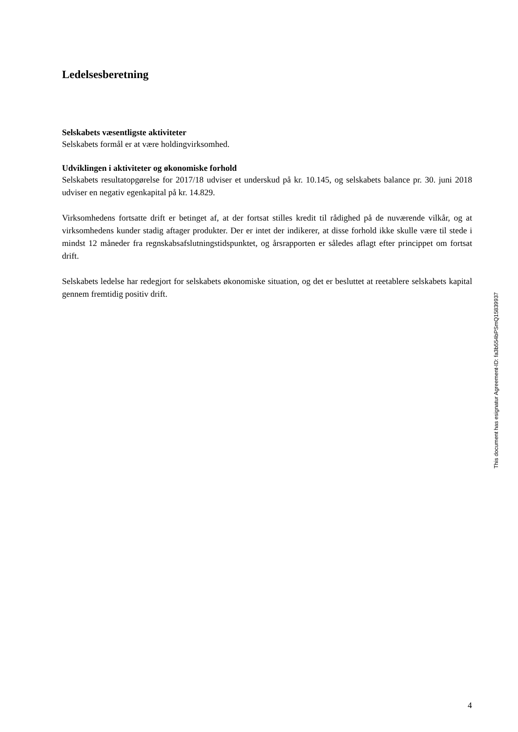Ledelsesberetning
Selskabets væsentligste aktiviteter
Selskabets formål er at være holdingvirksomhed.
Udviklingen i aktiviteter og økonomiske forhold
Selskabets resultatopgørelse for 2017/18 udviser et underskud på kr. 10.145, og selskabets balance pr. 30. juni 2018 udviser en negativ egenkapital på kr. 14.829.
Virksomhedens fortsatte drift er betinget af, at der fortsat stilles kredit til rådighed på de nuværende vilkår, og at virksomhedens kunder stadig aftager produkter. Der er intet der indikerer, at disse forhold ikke skulle være til stede i mindst 12 måneder fra regnskabsafslutningstidspunktet, og årsrapporten er således aflagt efter princippet om fortsat drift.
Selskabets ledelse har redegjort for selskabets økonomiske situation, og det er besluttet at reetablere selskabets kapital gennem fremtidig positiv drift.
This document has esignatur Agreement-ID: fa3b554bPSmQ15839937
4